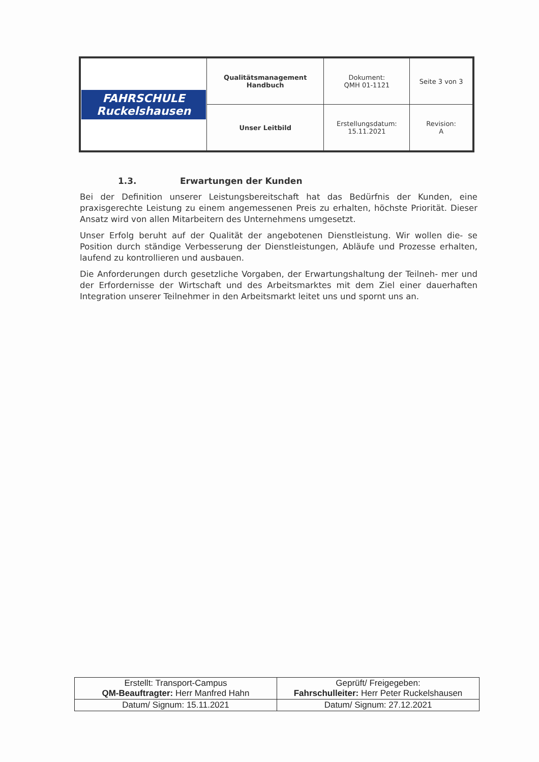| FAHRSCHULE Ruckelshausen | Qualitätsmanagement Handbuch | Dokument: QMH 01-1121 | Seite 3 von 3 |
| | Unser Leitbild | Erstellungsdatum: 15.11.2021 | Revision: A |
1.3. Erwartungen der Kunden
Bei der Definition unserer Leistungsbereitschaft hat das Bedürfnis der Kunden, eine praxisgerechte Leistung zu einem angemessenen Preis zu erhalten, höchste Priorität. Dieser Ansatz wird von allen Mitarbeitern des Unternehmens umgesetzt.
Unser Erfolg beruht auf der Qualität der angebotenen Dienstleistung. Wir wollen die- se Position durch ständige Verbesserung der Dienstleistungen, Abläufe und Prozesse erhalten, laufend zu kontrollieren und ausbauen.
Die Anforderungen durch gesetzliche Vorgaben, der Erwartungshaltung der Teilneh- mer und der Erfordernisse der Wirtschaft und des Arbeitsmarktes mit dem Ziel einer dauerhaften Integration unserer Teilnehmer in den Arbeitsmarkt leitet uns und spornt uns an.
| Erstellt: Transport-Campus QM-Beauftragter: Herr Manfred Hahn | Geprüft/ Freigegeben: Fahrschulleiter: Herr Peter Ruckelshausen |
| Datum/ Signum: 15.11.2021 | Datum/ Signum: 27.12.2021 |